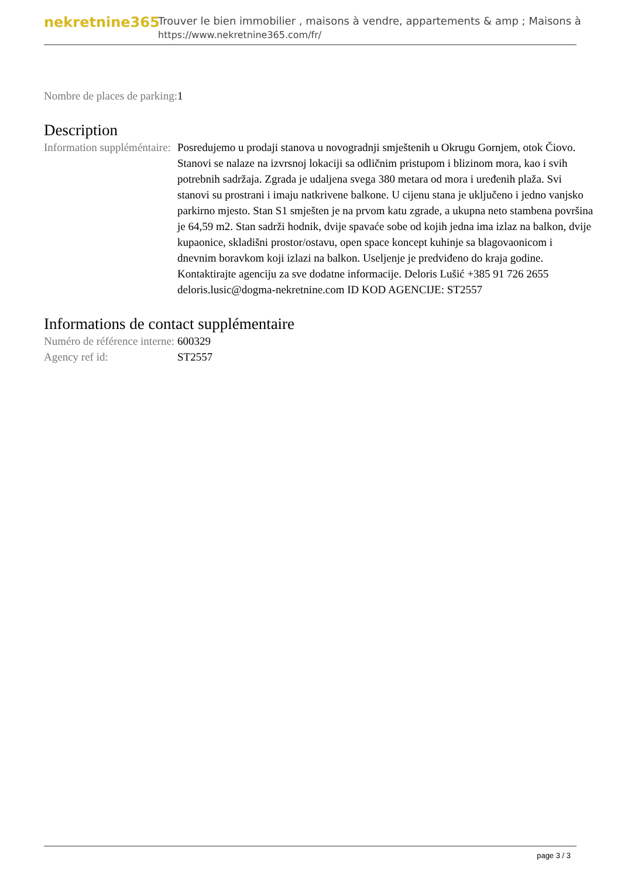nekretnine365
Trouver le bien immobilier , maisons à vendre, appartements & amp ; Maisons à
https://www.nekretnine365.com/fr/
| Nombre de places de parking: | 1 |
Description
| Information suppléméntaire: | Posredujemo u prodaji stanova u novogradnji smještenih u Okrugu Gornjem, otok Čiovo. Stanovi se nalaze na izvrsnoj lokaciji sa odličnim pristupom i blizinom mora, kao i svih potrebnih sadržaja. Zgrada je udaljena svega 380 metara od mora i uređenih plaža. Svi stanovi su prostrani i imaju natkrivene balkone. U cijenu stana je uključeno i jedno vanjsko parkirno mjesto. Stan S1 smješten je na prvom katu zgrade, a ukupna neto stambena površina je 64,59 m2. Stan sadrži hodnik, dvije spavaće sobe od kojih jedna ima izlaz na balkon, dvije kupaonice, skladišni prostor/ostavu, open space koncept kuhinje sa blagovaonicom i dnevnim boravkom koji izlazi na balkon. Useljenje je predviđeno do kraja godine. Kontaktirajte agenciju za sve dodatne informacije. Deloris Lušić +385 91 726 2655 deloris.lusic@dogma-nekretnine.com ID KOD AGENCIJE: ST2557 |
Informations de contact supplémentaire
| Numéro de référence interne: | 600329 |
| Agency ref id: | ST2557 |
page 3 / 3